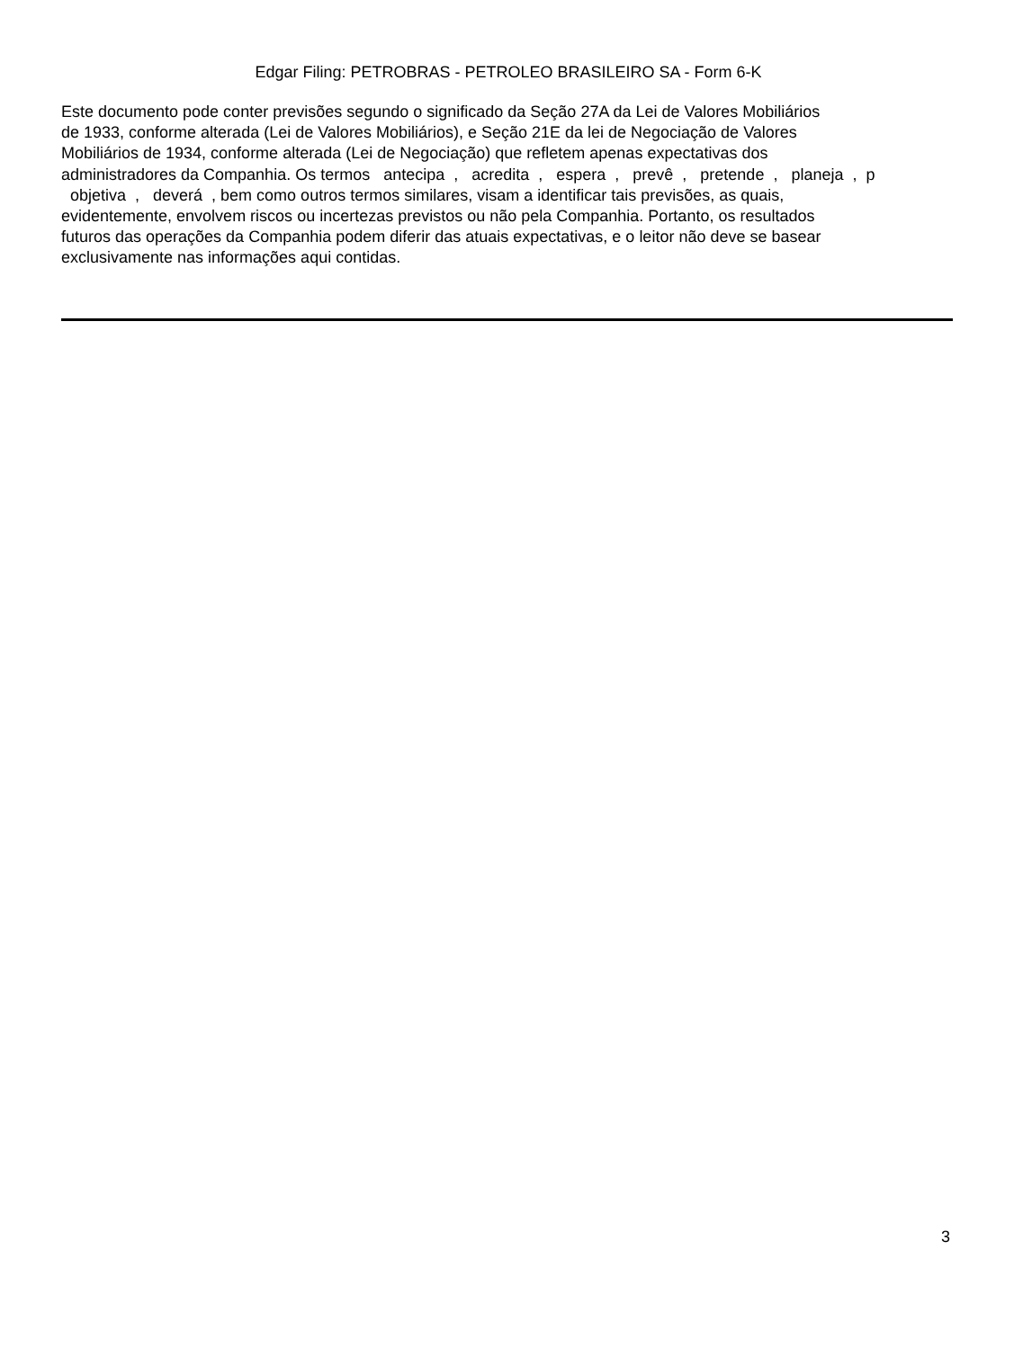Edgar Filing: PETROBRAS - PETROLEO BRASILEIRO SA - Form 6-K
Este documento pode conter previsões segundo o significado da Seção 27A da Lei de Valores Mobiliários
de 1933, conforme alterada (Lei de Valores Mobiliários), e Seção 21E da lei de Negociação de Valores
Mobiliários de 1934, conforme alterada (Lei de Negociação) que refletem apenas expectativas dos
administradores da Companhia. Os termos antecipa , acredita , espera , prevê , pretende , planeja , p
objetiva , deverá , bem como outros termos similares, visam a identificar tais previsões, as quais,
evidentemente, envolvem riscos ou incertezas previstos ou não pela Companhia. Portanto, os resultados
futuros das operações da Companhia podem diferir das atuais expectativas, e o leitor não deve se basear
exclusivamente nas informações aqui contidas.
3